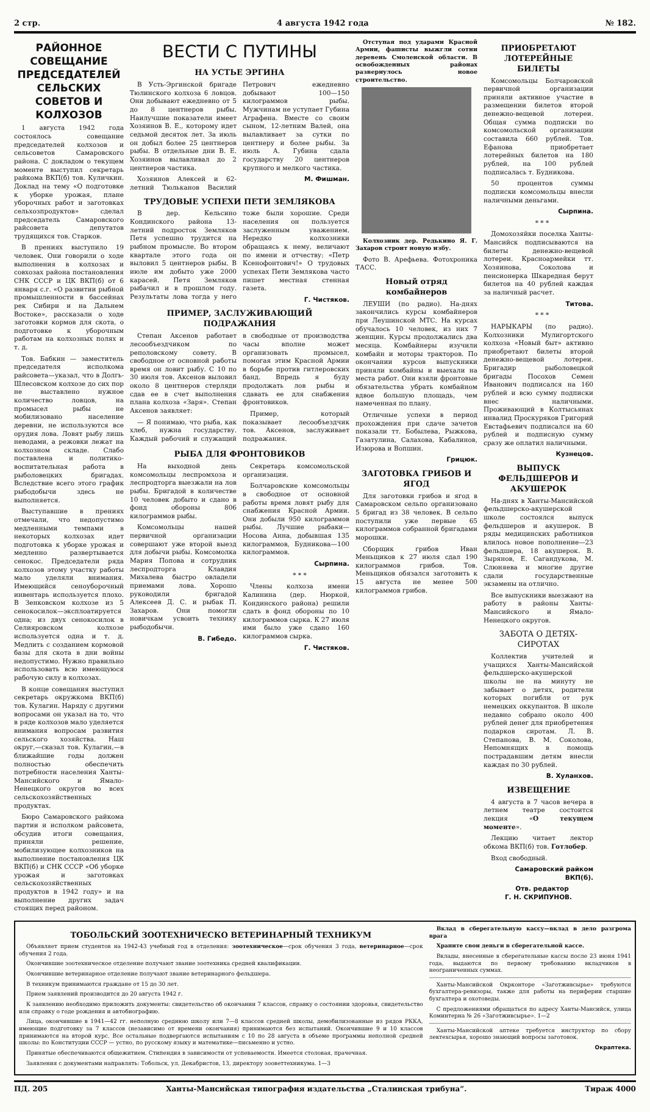2 стр. 4 августа 1942 года № 182.
РАЙОННОЕ СОВЕЩАНИЕ ПРЕДСЕДАТЕЛЕЙ СЕЛЬСКИХ СОВЕТОВ И КОЛХОЗОВ
1 августа 1942 года состоялось совещание председателей колхозов и сельсоветов Самаровского района. С докладом о текущем моменте выступил секретарь райкома ВКП(б) тов. Куличкин. Доклад на тему «О подготовке к уборке урожая, плане уборочных работ и заготовках сельхозпродуктов» сделал председатель Самаровского райсовета депутатов трудящихся тов. Старков.
В прениях выступило 19 человек. Они говорили о ходе выполнения в колхозах и совхозах района постановления СНК СССР и ЦК ВКП(б) от 6 января с.г. «О развитии рыбной промышленности в бассейнах рек Сибири и на Дальнем Востоке», рассказали о ходе заготовки кормов для скота, о подготовке к уборочным работам на колхозных полях и т. д.
Тов. Бабкин — заместитель председателя исполкома райсовета—указал, что в Долгь-Шлесовском колхозе до сих пор не выставлено нужное количество ловцов, на промысел рыбы не мобилизовано население деревни, не используются все орудия лова. Ловят рыбу лишь неводами, а режовки лежат на колхозном складе. Слабо поставлена и политико-воспитательная работа в рыболовецких бригадах. Вследствие всего этого график рыбодобычи здесь не выполняется.
Выступавшие в прениях отмечали, что недопустимо медленными темпами в некоторых колхозах идет подготовка к уборке урожая и медленно развертывается сенокос. Председатели ряда колхозов этому участку работы мало уделяли внимания. Имеющийся сеноуборочный инвентарь используется плохо. В Зенковском колхозе из 5 сенокосилок—эксплоатируется одна; из двух сенокосилок в Селияровском колхозе используется одна и т. д. Медлить с созданием кормовой базы для скота в дни войны недопустимо. Нужно правильно использовать всю имеющуюся рабочую силу в колхозах.
В конце совещания выступил секретарь окружкома ВКП(б) тов. Кулагин. Наряду с другими вопросами он указал на то, что в ряде колхозов мало уделяется внимания вопросам развития сельского хозяйства. Наш округ,—сказал тов. Кулагин,—в ближайшие годы должен полностью обеспечить потребности населения Ханты-Мансийского и Ямало-Ненецкого округов во всех сельскохозяйственных продуктах.
Бюро Самаровского райкома партии и исполком райсовета, обсудив итоги совещания, приняли решение, мобилизующее колхозников на выполнение постановления ЦК ВКП(б) и СНК СССР «Об уборке урожая и заготовках сельскохозяйственных продуктов в 1942 году» и на выполнение других задач стоящих перед районом.
ВЕСТИ С ПУТИНЫ
НА УСТЬЕ ЭРГИНА
В Усть-Эргинской бригаде Тюлинского колхоза 6 ловцов. Они добывают ежедневно от 5 до 8 центнеров рыбы. Наилучшие показатели имеет Хозяинов В. Е., которому идет седьмой десяток лет. За июль он добыл более 25 центнеров рыбы. В отдельные дни В. Е. Хозяинов вылавливал до 2 центнеров частика.
Хозяинов Алексей и 62-летний Тюльканов Василий Петрович ежедневно добывают 100—150 килограммов рыбы. Мужчинам не уступает Губина Аграфена. Вместе со своим сыном, 12-летним Валей, она вылавливает за сутки по центнеру и более рыбы. За июль А. Губина сдала государству 20 центнеров крупного и мелкого частика.
М. Фишман.
ТРУДОВЫЕ УСПЕХИ ПЕТИ ЗЕМЛЯКОВА
В дер. Кельсино Кондинского района 13-летний подросток Земляков Петя успешно трудится на рыбном промысле. Во втором квартале этого года он выловил 5 центнеров рыбы. В июле им добыто уже 2000 карасей. Петя Земляков рыбачил и в прошлом году. Результаты лова тогда у него тоже были хорошие. Среди населения он пользуется заслуженным уважением. Нередко колхозники обращаясь к нему, величают по имени и отчеству: «Петр Ксенофонтович!» О трудовых успехах Пети Землякова часто пишет местная стенная газета.
Г. Чистяков.
ПРИМЕР, ЗАСЛУЖИВАЮЩИЙ ПОДРАЖАНИЯ
Степан Аксенов работает лесообъездчиком по реполовскому совету. В свободное от основной работы время он ловит рыбу. С 10 по 30 июля тов. Аксенов выловил около 8 центнеров стерляди сдав ее в счет выполнения плана колхоза «Заря». Степан Аксенов заявляет:
— Я понимаю, что рыба, как хлеб, нужна государству. Каждый рабочий и служащий в свободные от производства часы вполне может организовать промысел, помогая этим Красной Армии в борьбе против гитлеровских банд. Впредь я буду продолжать лов рыбы и сдавать ее для снабжения фронтовиков.
Пример, который показывает лесообъездчик тов. Аксенов, заслуживает подражания.
РЫБА ДЛЯ ФРОНТОВИКОВ
На выходной день комсомольцы леспромхоза и леспродторга выезжали на лов рыбы. Бригадой в количестве 10 человек добыто и сдано в фонд обороны 806 килограммов рыбы.
Комсомольцы нашей первичной организации совершают уже второй выезд для добычи рыбы. Комсомолка Мария Попова и сотрудник леспродторга Клавдия Михалева быстро овладели приемами лова. Хорошо руководили бригадой Алексеев Д. С. и рыбак П. Захаров. Они помогли новичкам усвоить технику рыбодобычи.
В. Гибедо.
Секретарь комсомольской организации.
Болчаровские комсомольцы в свободное от основной работы время ловят рыбу для снабжения Красной Армии. Они добыли 950 килограммов рыбы. Лучшие рыбаки—Носова Анна, добывшая 135 килограммов, Будникова—100 килограммов.
Сырпина.
* * *
Члены колхоза имени Калинина (дер. Нюркой, Кондинского района) решили сдать в фонд обороны по 10 килограммов сырка. К 27 июля ими было уже сдано 160 килограммов сырка.
Г. Чистяков.
Отступая под ударами Красной Армии, фашисты выжгли сотни деревень Смоленской области. В освобожденных районах развернулось новое строительство.
Колхозник дер. Редькино Я. Г. Захаров строит новую избу.
Фото В. Арефьева. Фотохроника ТАСС.
Новый отряд комбайнеров
ЛЕУШИ (по радио). На-днях закончились курсы комбайнеров при Леушинской МТС. На курсах обучалось 10 человек, из них 7 женщин. Курсы продолжались два месяца. Комбайнеры изучили комбайн и моторы тракторов. По окончании курсов выпускники приняли комбайны и выехали на места работ. Они взяли фронтовые обязательства убрать комбайном вдвое большую площадь, чем намеченная по плану.
Отличные успехи в период прохождения при сдаче зачетов показали тт. Бобылева, Рыжкова, Газатулина, Салахова, Кабалинов, Изюрова и Вопшин.
Грицюк.
ЗАГОТОВКА ГРИБОВ И ЯГОД
Для заготовки грибов и ягод в Самаровском сельпо организовано 5 бригад из 38 человек. В сельпо поступили уже первые 65 килограммов собранной бригадами морошки.
Сборщик грибов Иван Меньщиков к 27 июля сдал 190 килограммов грибов. Тов. Меньщиков обязался заготовить к 15 августа не менее 500 килограммов грибов.
ПРИОБРЕТАЮТ ЛОТЕРЕЙНЫЕ БИЛЕТЫ
Комсомольцы Болчаровской первичной организации приняли активное участие в размещении билетов второй денежно-вещевой лотереи. Общая сумма подписки по комсомольской организации составила 660 рублей. Тов. Ефанова приобретает лотерейных билетов на 180 рублей, на 100 рублей подписалась т. Будникова.
50 процентов суммы подписки комсомольцы внесли наличными деньгами.
Сырпина.
* * *
Домохозяйки поселка Ханты-Мансийск подписываются на билеты денежно-вещевой лотереи. Красноармейки тт. Хозяинова, Соколова и пенсионерка Шкаредная берут билетов на 40 рублей каждая за наличный расчет.
Титова.
* * *
НАРЫКАРЫ (по радио). Колхозники Мулигортского колхоза «Новый быт» активно приобретают билеты второй денежно-вещевой лотереи. Бригадир рыболовецкой бригады Посохов Семен Иванович подписался на 160 рублей и всю сумму подписки внес наличными. Проживающий в Колтысьянах инвалид Проскуряков Григорий Евстафьевич подписался на 60 рублей и подписную сумму сразу же оплатил наличными.
Кузнецов.
ВЫПУСК ФЕЛЬДШЕРОВ И АКУШЕРОК
На-днях в Ханты-Мансийской фельдшерско-акушерской школе состоялся выпуск фельдшеров и акушерок. В ряды медицинских работников влилось новое пополнение—23 фельдшера, 18 акушерок. В. Зырянов, Е. Сагандукова, М. Слюняева и многие другие сдали государственные экзамены на отлично.
Все выпускники выезжают на работу в районы Ханты-Мансийского и Ямало-Ненецкого округов.
ЗАБОТА О ДЕТЯХ-СИРОТАХ
Коллектив учителей и учащихся Ханты-Мансийской фельдшерско-акушерской школы не на минуту не забывает о детях, родители которых погибли от рук немецких оккупантов. В школе недавно собрано около 400 рублей денег для приобретения подарков сиротам. Л. В. Степанова, В. М. Соколова, Непомнящих в помощь пострадавшим детям внесли каждая по 30 рублей.
В. Хуланхов.
ИЗВЕЩЕНИЕ
4 августа в 7 часов вечера в летнем театре состоится лекция «О текущем моменте».
Лекцию читает лектор обкома ВКП(б) тов. Готлобер.
Вход свободный.
Самаровский райком ВКП(б).
Отв. редактор
Г. Н. СКРИПУНОВ.
ТОБОЛЬСКИЙ ЗООТЕХНИЧЕСКО ВЕТЕРИНАРНЫЙ ТЕХНИКУМ
Объявляет прием студентов на 1942-43 учебный год в отделения: зоотехническое—срок обучения 3 года, ветеринарное—срок обучения 2 года.
Окончившие зоотехническое отделение получают звание зоотехника средней квалификации.
Окончившие ветеринарное отделение получают звание ветеринарного фельдшера.
В техникум принимаются граждане от 15 до 30 лет.
Прием заявлений производится до 20 августа 1942 г.
К заявлению необходимо приложить документы: свидетельство об окончании 7 классов, справку о состоянии здоровья, свидетельство или справку о годе рождения и автобиографию.
Лица, окончившие в 1941—42 гг. неполную среднюю школу или 7—8 классов средней школы, демобилизованные из рядов РККА, имеющие подготовку за 7 классов (независимо от времени окончания) принимаются без испытаний. Окончившие 9 и 10 классов принимаются на второй курс. Все остальные подвергаются испытаниям с 10 по 28 августа в объеме программы неполной средней школы: по Конституции СССР — устно, по русскому языку и математике—письменно и устно.
Принятые обеспечиваются общежитием. Стипендия в зависимости от успеваемости. Имеется столовая, прачечная.
Заявления с документами направлять: Тобольск, ул. Декабристов, 13, директору зооветтехникума. 1—3
Вклад в сберегательную кассу—вклад в дело разгрома врага
Храните свои деньги в сберегательной кассе.
Вклады, внесенные в сберегательные кассы после 23 июня 1941 года, выдаются по первому требованию вкладчиков в неограниченных суммах.
Ханты-Мансийской Окрконторе «Заготживсырье» требуются бухгалтера-ревизоры, также для работы на периферии старшие бухгалтера и охотоведы.
С предложениями обращаться по адресу Ханты-Мансийск, улица Коминтерна № 26 «Заготживсырье». 1—2
Ханты-Мансийской аптеке требуется инструктор по сбору лектехсырья, хорошо знающий вопросы заготовок.
Окраптека.
ПД. 205 Ханты-Мансийская типография издательства „Сталинская трибуна“. Тираж 4000